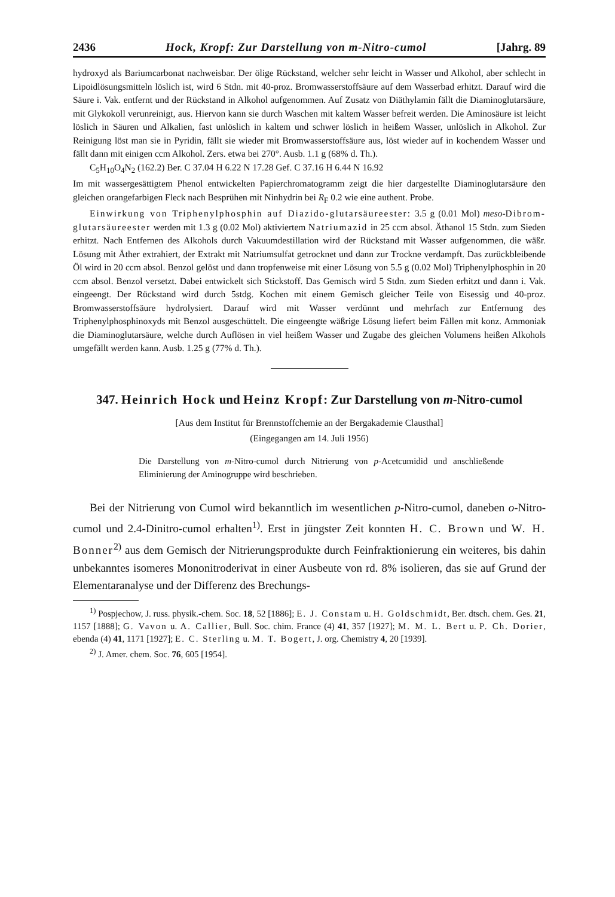2436 Hock, Kropf: Zur Darstellung von m-Nitro-cumol [Jahrg. 89
hydroxyd als Bariumcarbonat nachweisbar. Der ölige Rückstand, welcher sehr leicht in Wasser und Alkohol, aber schlecht in Lipoidlösungsmitteln löslich ist, wird 6 Stdn. mit 40-proz. Bromwasserstoffsäure auf dem Wasserbad erhitzt. Darauf wird die Säure i. Vak. entfernt und der Rückstand in Alkohol aufgenommen. Auf Zusatz von Diäthylamin fällt die Diaminoglutarsäure, mit Glykokoll verunreinigt, aus. Hiervon kann sie durch Waschen mit kaltem Wasser befreit werden. Die Aminosäure ist leicht löslich in Säuren und Alkalien, fast unlöslich in kaltem und schwer löslich in heißem Wasser, unlöslich in Alkohol. Zur Reinigung löst man sie in Pyridin, fällt sie wieder mit Bromwasserstoffsäure aus, löst wieder auf in kochendem Wasser und fällt dann mit einigen ccm Alkohol. Zers. etwa bei 270°. Ausb. 1.1 g (68% d. Th.).
C<sub>5</sub>H<sub>10</sub>O<sub>4</sub>N<sub>2</sub> (162.2) Ber. C 37.04 H 6.22 N 17.28 Gef. C 37.16 H 6.44 N 16.92
Im mit wassergesättigtem Phenol entwickelten Papierchromatogramm zeigt die hier dargestellte Diaminoglutarsäure den gleichen orangefarbigen Fleck nach Besprühen mit Ninhydrin bei R<sub>F</sub> 0.2 wie eine authent. Probe.
Einwirkung von Triphenylphosphin auf Diazido-glutarsäureester: 3.5 g (0.01 Mol) meso-Dibrom-glutarsäureester werden mit 1.3 g (0.02 Mol) aktiviertem Natriumazid in 25 ccm absol. Äthanol 15 Stdn. zum Sieden erhitzt. Nach Entfernen des Alkohols durch Vakuumdestillation wird der Rückstand mit Wasser aufgenommen, die wäßr. Lösung mit Äther extrahiert, der Extrakt mit Natriumsulfat getrocknet und dann zur Trockne verdampft. Das zurückbleibende Öl wird in 20 ccm absol. Benzol gelöst und dann tropfenweise mit einer Lösung von 5.5 g (0.02 Mol) Triphenylphosphin in 20 ccm absol. Benzol versetzt. Dabei entwickelt sich Stickstoff. Das Gemisch wird 5 Stdn. zum Sieden erhitzt und dann i. Vak. eingeengt. Der Rückstand wird durch 5stdg. Kochen mit einem Gemisch gleicher Teile von Eisessig und 40-proz. Bromwasserstoffsäure hydrolysiert. Darauf wird mit Wasser verdünnt und mehrfach zur Entfernung des Triphenylphosphinoxyds mit Benzol ausgeschüttelt. Die eingeengte wäßrige Lösung liefert beim Fällen mit konz. Ammoniak die Diaminoglutarsäure, welche durch Auflösen in viel heißem Wasser und Zugabe des gleichen Volumens heißen Alkohols umgefällt werden kann. Ausb. 1.25 g (77% d. Th.).
347. Heinrich Hock und Heinz Kropf: Zur Darstellung von m-Nitro-cumol
[Aus dem Institut für Brennstoffchemie an der Bergakademie Clausthal]
(Eingegangen am 14. Juli 1956)
Die Darstellung von m-Nitro-cumol durch Nitrierung von p-Acetcumidid und anschließende Eliminierung der Aminogruppe wird beschrieben.
Bei der Nitrierung von Cumol wird bekanntlich im wesentlichen p-Nitro-cumol, daneben o-Nitro-cumol und 2.4-Dinitro-cumol erhalten<sup>1)</sup>. Erst in jüngster Zeit konnten H. C. Brown und W. H. Bonner<sup>2)</sup> aus dem Gemisch der Nitrierungsprodukte durch Feinfraktionierung ein weiteres, bis dahin unbekanntes isomeres Mononitroderivat in einer Ausbeute von rd. 8% isolieren, das sie auf Grund der Elementaranalyse und der Differenz des Brechungs-
<sup>1)</sup> Pospjechow, J. russ. physik.-chem. Soc. 18, 52 [1886]; E. J. Constam u. H. Goldschmidt, Ber. dtsch. chem. Ges. 21, 1157 [1888]; G. Vavon u. A. Callier, Bull. Soc. chim. France (4) 41, 357 [1927]; M. M. L. Bert u. P. Ch. Dorier, ebenda (4) 41, 1171 [1927]; E. C. Sterling u. M. T. Bogert, J. org. Chemistry 4, 20 [1939].
<sup>2)</sup> J. Amer. chem. Soc. 76, 605 [1954].